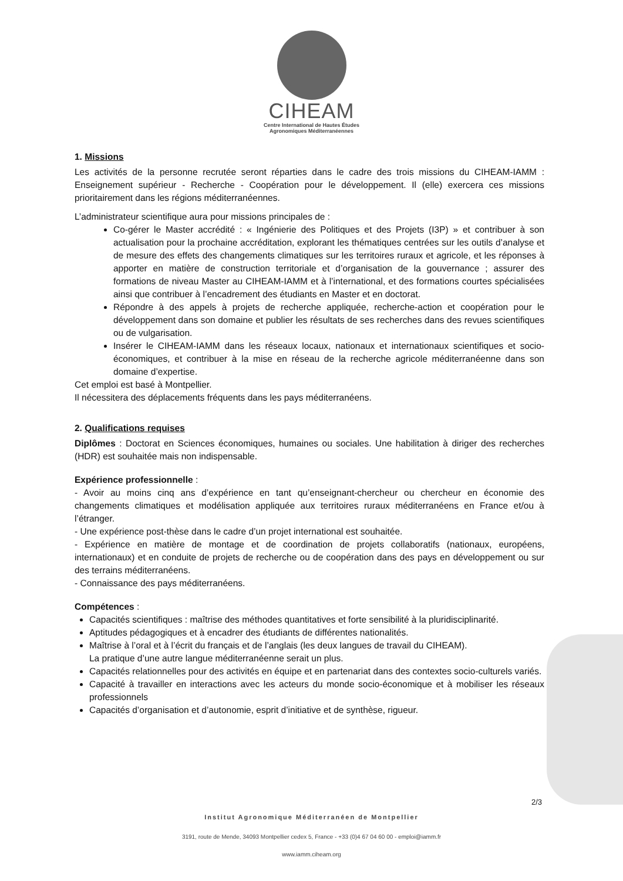CIHEAM
Centre International de Hautes Études
Agronomiques Méditerranéennes
1. Missions
Les activités de la personne recrutée seront réparties dans le cadre des trois missions du CIHEAM-IAMM : Enseignement supérieur - Recherche - Coopération pour le développement. Il (elle) exercera ces missions prioritairement dans les régions méditerranéennes.
L’administrateur scientifique aura pour missions principales de :
Co-gérer le Master accrédité : « Ingénierie des Politiques et des Projets (I3P) » et contribuer à son actualisation pour la prochaine accréditation, explorant les thématiques centrées sur les outils d’analyse et de mesure des effets des changements climatiques sur les territoires ruraux et agricole, et les réponses à apporter en matière de construction territoriale et d’organisation de la gouvernance ; assurer des formations de niveau Master au CIHEAM-IAMM et à l’international, et des formations courtes spécialisées ainsi que contribuer à l’encadrement des étudiants en Master et en doctorat.
Répondre à des appels à projets de recherche appliquée, recherche-action et coopération pour le développement dans son domaine et publier les résultats de ses recherches dans des revues scientifiques ou de vulgarisation.
Insérer le CIHEAM-IAMM dans les réseaux locaux, nationaux et internationaux scientifiques et socio-économiques, et contribuer à la mise en réseau de la recherche agricole méditerranéenne dans son domaine d’expertise.
Cet emploi est basé à Montpellier.
Il nécessitera des déplacements fréquents dans les pays méditerranéens.
2. Qualifications requises
Diplômes : Doctorat en Sciences économiques, humaines ou sociales. Une habilitation à diriger des recherches (HDR) est souhaitée mais non indispensable.
Expérience professionnelle :
- Avoir au moins cinq ans d’expérience en tant qu’enseignant-chercheur ou chercheur en économie des changements climatiques et modélisation appliquée aux territoires ruraux méditerranéens en France et/ou à l’étranger.
- Une expérience post-thèse dans le cadre d’un projet international est souhaitée.
- Expérience en matière de montage et de coordination de projets collaboratifs (nationaux, européens, internationaux) et en conduite de projets de recherche ou de coopération dans des pays en développement ou sur des terrains méditerranéens.
- Connaissance des pays méditerranéens.
Compétences :
Capacités scientifiques : maîtrise des méthodes quantitatives et forte sensibilité à la pluridisciplinarité.
Aptitudes pédagogiques et à encadrer des étudiants de différentes nationalités.
Maîtrise à l’oral et à l’écrit du français et de l’anglais (les deux langues de travail du CIHEAM).
La pratique d’une autre langue méditerranéenne serait un plus.
Capacités relationnelles pour des activités en équipe et en partenariat dans des contextes socio-culturels variés.
Capacité à travailler en interactions avec les acteurs du monde socio-économique et à mobiliser les réseaux professionnels
Capacités d’organisation et d’autonomie, esprit d’initiative et de synthèse, rigueur.
2/3
Institut Agronomique Méditerranéen de Montpellier
3191, route de Mende, 34093 Montpellier cedex 5, France - +33 (0)4 67 04 60 00 - emploi@iamm.fr
www.iamm.ciheam.org